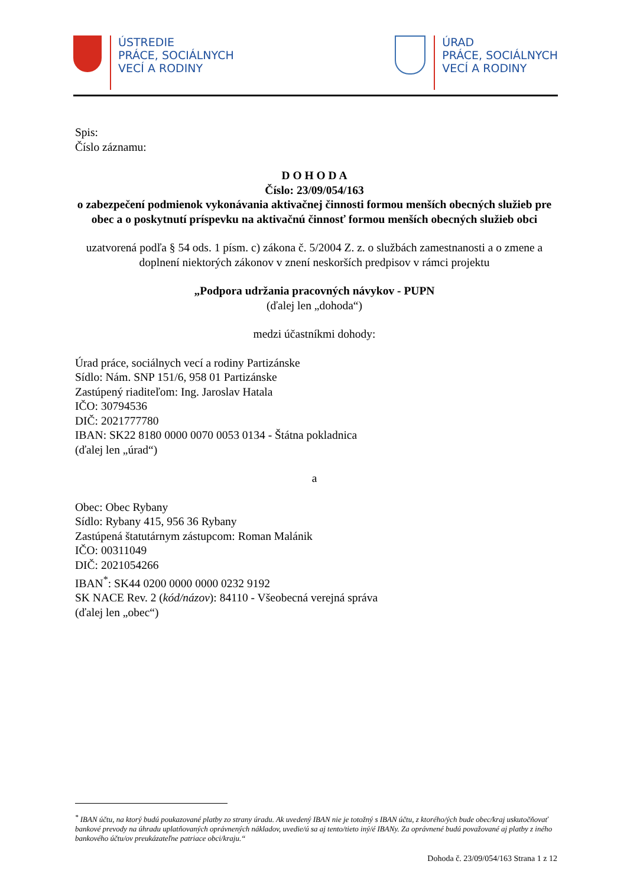ÚSTREDIE
PRÁCE, SOCIÁLNYCH
VECÍ A RODINY
ÚRAD
PRÁCE, SOCIÁLNYCH
VECÍ A RODINY
Spis:
Číslo záznamu:
D O H O D A
Číslo: 23/09/054/163
o zabezpečení podmienok vykonávania aktivačnej činnosti formou menších obecných služieb pre obec a o poskytnutí príspevku na aktivačnú činnosť formou menších obecných služieb obci
uzatvorená podľa § 54 ods. 1 písm. c) zákona č. 5/2004 Z. z. o službách zamestnanosti a o zmene a doplnení niektorých zákonov v znení neskorších predpisov v rámci projektu
„Podpora udržania pracovných návykov - PUPN
(ďalej len „dohoda“)
medzi účastníkmi dohody:
Úrad práce, sociálnych vecí a rodiny Partizánske
Sídlo: Nám. SNP 151/6, 958 01 Partizánske
Zastúpený riaditeľom: Ing. Jaroslav Hatala
IČO: 30794536
DIČ: 2021777780
IBAN: SK22 8180 0000 0070 0053 0134 - Štátna pokladnica
(ďalej len „úrad“)
a
Obec: Obec Rybany
Sídlo: Rybany 415, 956 36 Rybany
Zastúpená štatutárnym zástupcom: Roman Malánik
IČO: 00311049
DIČ: 2021054266
IBAN<sup>*</sup>: SK44 0200 0000 0000 0232 9192
SK NACE Rev. 2 (kód/názov): 84110 - Všeobecná verejná správa
(ďalej len „obec“)
<sup>*</sup> IBAN účtu, na ktorý budú poukazované platby zo strany úradu. Ak uvedený IBAN nie je totožný s IBAN účtu, z ktorého/ých bude obec/kraj uskutočňovať bankové prevody na úhradu uplatňovaných oprávnených nákladov, uvedie/ú sa aj tento/tieto iný/é IBANy. Za oprávnené budú považované aj platby z iného bankového účtu/ov preukázateľne patriace obci/kraju.“
Dohoda č. 23/09/054/163 Strana 1 z 12